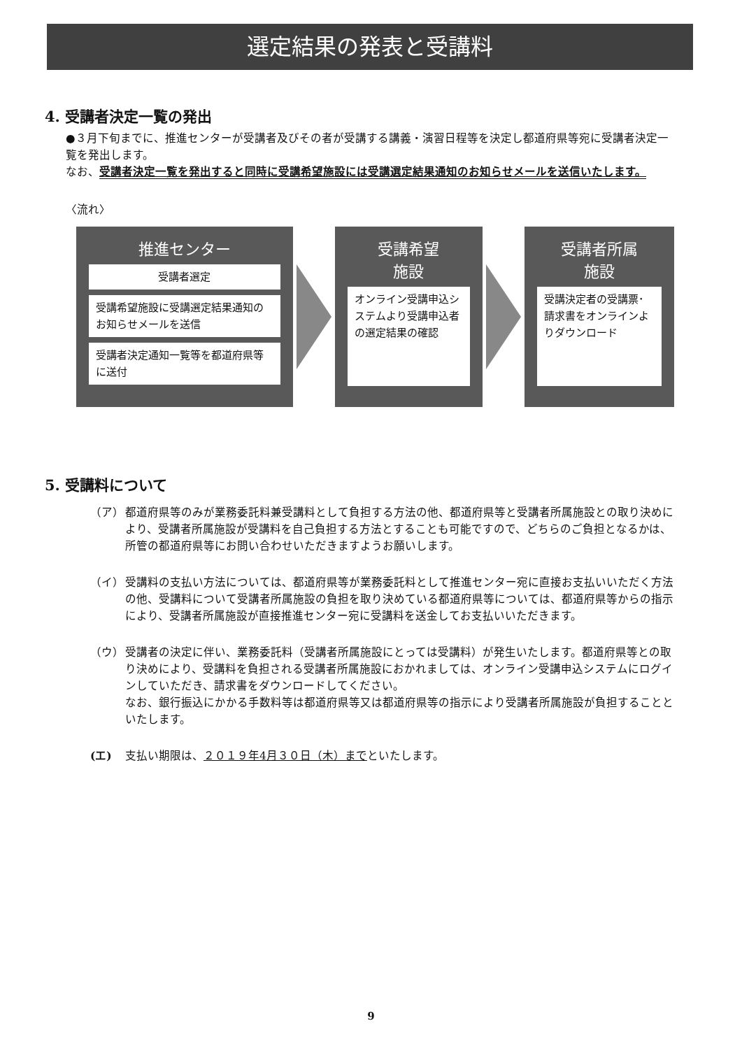選定結果の発表と受講料
4. 受講者決定一覧の発出
●３月下旬までに、推進センターが受講者及びその者が受講する講義・演習日程等を決定し都道府県等宛に受講者決定一覧を発出します。
なお、受講者決定一覧を発出すると同時に受講希望施設には受講選定結果通知のお知らせメールを送信いたします。
〈流れ〉
推進センター
受講者選定
受講希望施設に受講選定結果通知のお知らせメールを送信
受講者決定通知一覧等を都道府県等に送付
受講希望
施設
オンライン受講申込システムより受講申込者の選定結果の確認
受講者所属
施設
受講決定者の受講票･請求書をオンラインよりダウンロード
5. 受講料について
（ア） 都道府県等のみが業務委託料兼受講料として負担する方法の他、都道府県等と受講者所属施設との取り決めにより、受講者所属施設が受講料を自己負担する方法とすることも可能ですので、どちらのご負担となるかは、所管の都道府県等にお問い合わせいただきますようお願いします。
（イ） 受講料の支払い方法については、都道府県等が業務委託料として推進センター宛に直接お支払いいただく方法の他、受講料について受講者所属施設の負担を取り決めている都道府県等については、都道府県等からの指示により、受講者所属施設が直接推進センター宛に受講料を送金してお支払いいただきます。
（ウ） 受講者の決定に伴い、業務委託料（受講者所属施設にとっては受講料）が発生いたします。都道府県等との取り決めにより、受講料を負担される受講者所属施設におかれましては、オンライン受講申込システムにログインしていただき、請求書をダウンロードしてください。
なお、銀行振込にかかる手数料等は都道府県等又は都道府県等の指示により受講者所属施設が負担することといたします。
(エ) 支払い期限は、２０１９年4月３０日（木）までといたします。
9